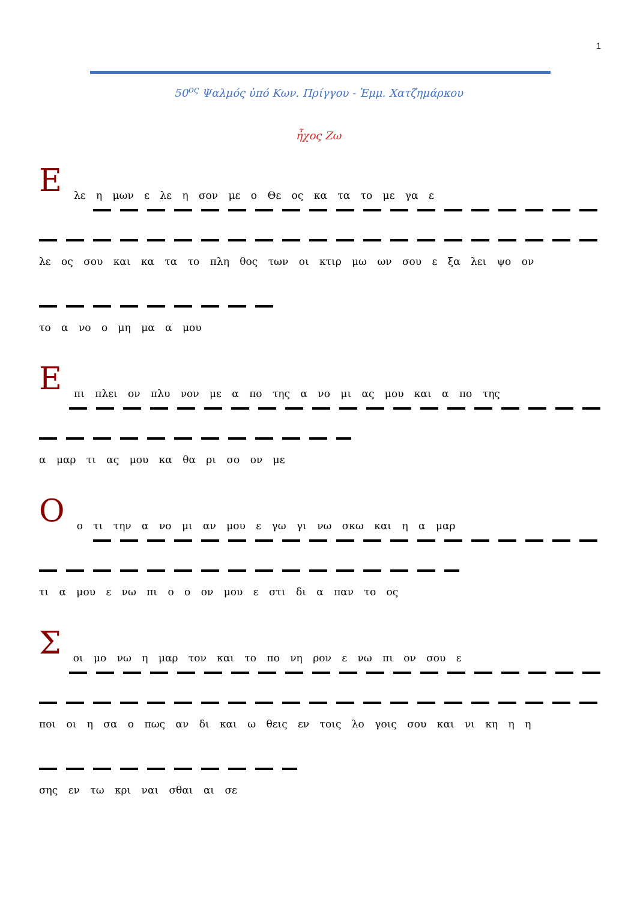1
50<sup>ος</sup> Ψαλμός ὑπό Κων. Πρίγγου - Ἐμμ. Χατζημάρκου
ἦχος Ζω
Ε
λε η μων ε λε η σον με ο Θε ος κα τα το με γα ε
λε ος σου και κα τα το πλη θος των οι κτιρ μω ων σου ε ξα λει ψο ον
το α νο ο μη μα α μου
Ε
πι πλει ον πλυ νον με α πο της α νο μι ας μου και α πο της
α μαρ τι ας μου κα θα ρι σο ον με
Ο
ο τι την α νο μι αν μου ε γω γι νω σκω και η α μαρ
τι α μου ε νω πι ο ο ον μου ε στι δι α παν το ος
Σ
οι μο νω η μαρ τον και το πο νη ρον ε νω πι ον σου ε
ποι οι η σα ο πως αν δι και ω θεις εν τοις λο γοις σου και νι κη η η
σης εν τω κρι ναι σθαι αι σε